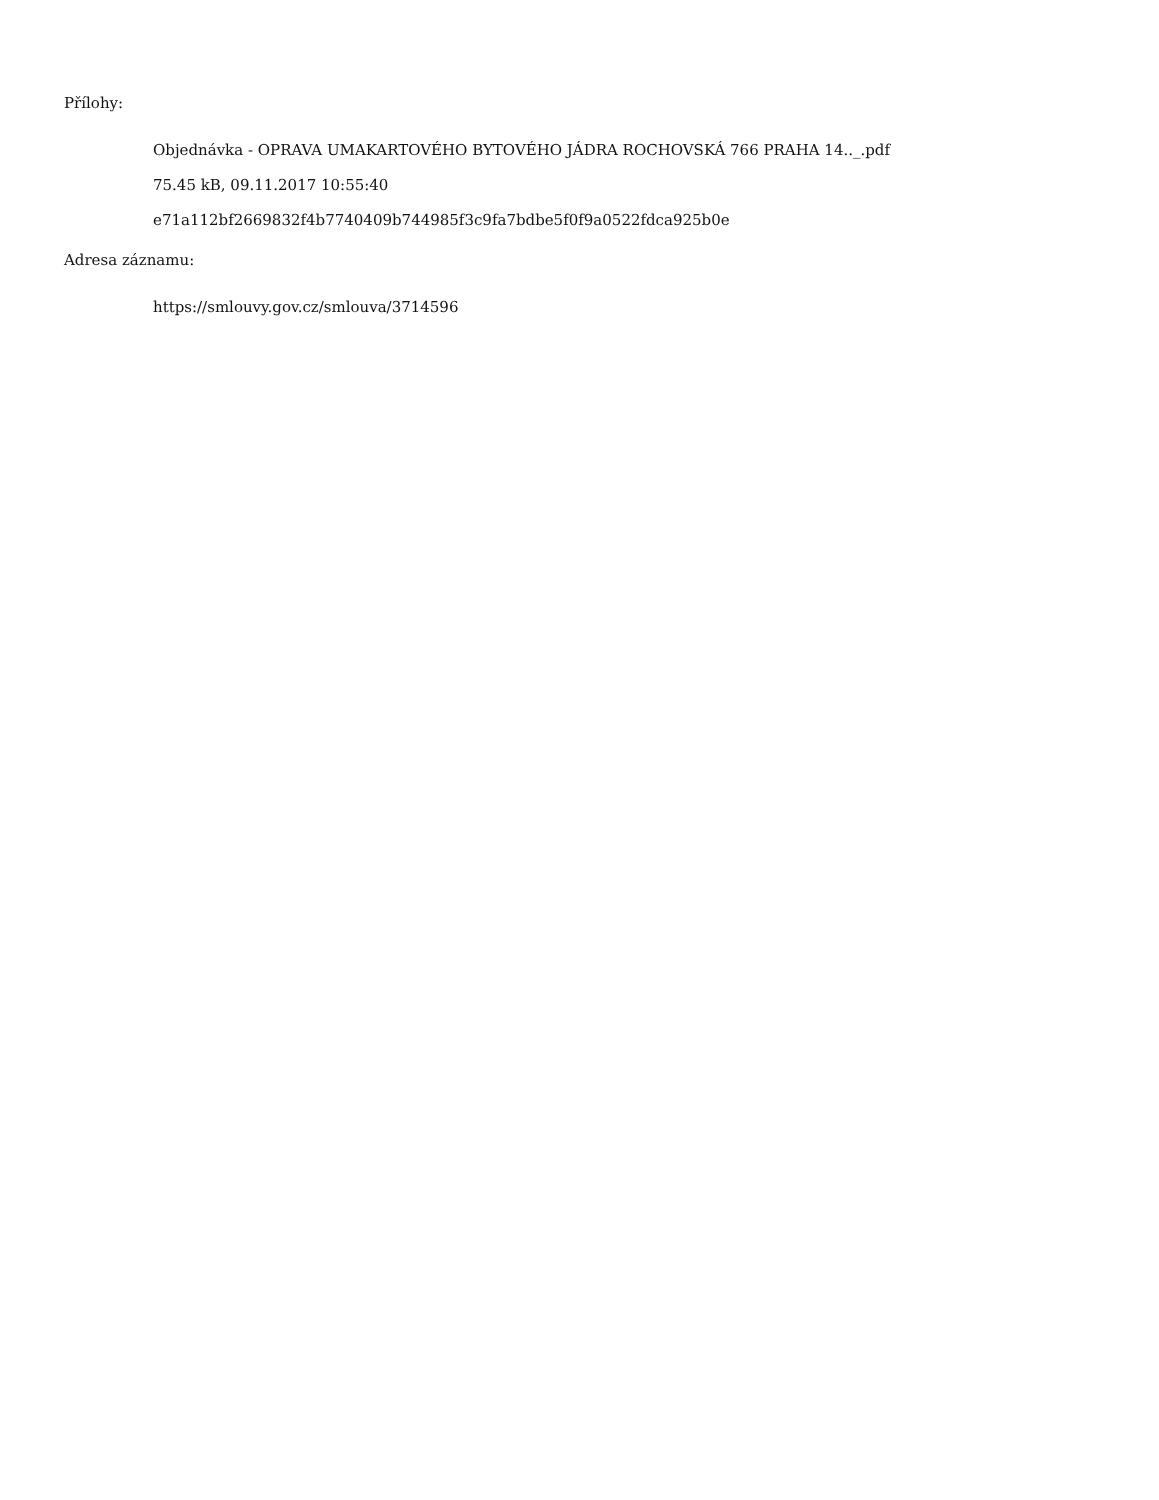Přílohy:
Objednávka - OPRAVA UMAKARTOVÉHO BYTOVÉHO JÁDRA ROCHOVSKÁ 766 PRAHA 14.._.pdf
75.45 kB, 09.11.2017 10:55:40
e71a112bf2669832f4b7740409b744985f3c9fa7bdbe5f0f9a0522fdca925b0e
Adresa záznamu:
https://smlouvy.gov.cz/smlouva/3714596